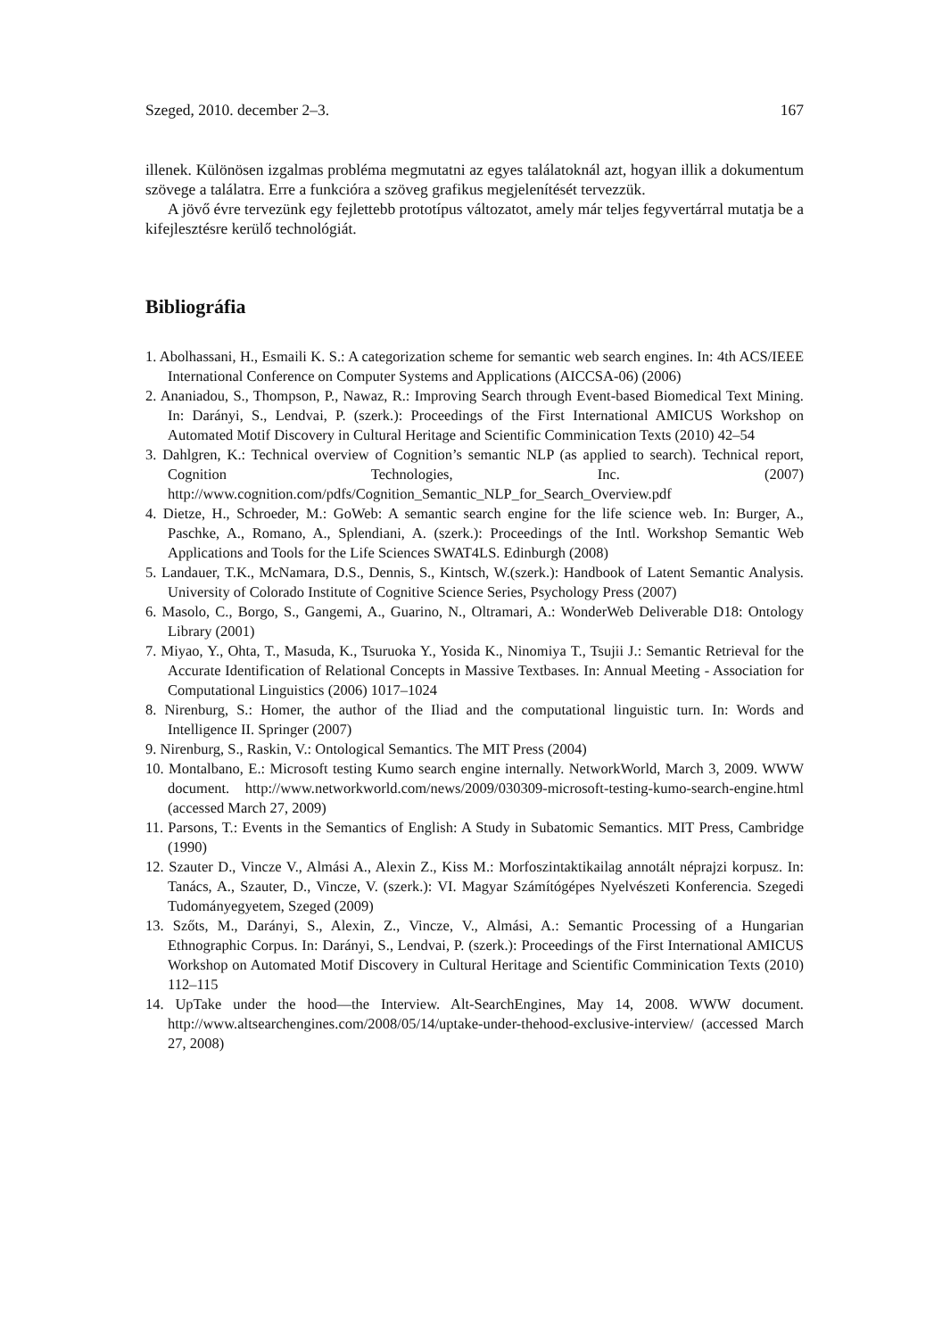Szeged, 2010. december 2–3. 167
illenek. Különösen izgalmas probléma megmutatni az egyes találatoknál azt, hogyan illik a dokumentum szövege a találatra. Erre a funkcióra a szöveg grafikus megjelenítését tervezzük.
A jövő évre tervezünk egy fejlettebb prototípus változatot, amely már teljes fegyvertárral mutatja be a kifejlesztésre kerülő technológiát.
Bibliográfia
1. Abolhassani, H., Esmaili K. S.: A categorization scheme for semantic web search engines. In: 4th ACS/IEEE International Conference on Computer Systems and Applications (AICCSA-06) (2006)
2. Ananiadou, S., Thompson, P., Nawaz, R.: Improving Search through Event-based Biomedical Text Mining. In: Darányi, S., Lendvai, P. (szerk.): Proceedings of the First International AMICUS Workshop on Automated Motif Discovery in Cultural Heritage and Scientific Comminication Texts (2010) 42–54
3. Dahlgren, K.: Technical overview of Cognition’s semantic NLP (as applied to search). Technical report, Cognition Technologies, Inc. (2007) http://www.cognition.com/pdfs/Cognition_Semantic_NLP_for_Search_Overview.pdf
4. Dietze, H., Schroeder, M.: GoWeb: A semantic search engine for the life science web. In: Burger, A., Paschke, A., Romano, A., Splendiani, A. (szerk.): Proceedings of the Intl. Workshop Semantic Web Applications and Tools for the Life Sciences SWAT4LS. Edinburgh (2008)
5. Landauer, T.K., McNamara, D.S., Dennis, S., Kintsch, W.(szerk.): Handbook of Latent Semantic Analysis. University of Colorado Institute of Cognitive Science Series, Psychology Press (2007)
6. Masolo, C., Borgo, S., Gangemi, A., Guarino, N., Oltramari, A.: WonderWeb Deliverable D18: Ontology Library (2001)
7. Miyao, Y., Ohta, T., Masuda, K., Tsuruoka Y., Yosida K., Ninomiya T., Tsujii J.: Semantic Retrieval for the Accurate Identification of Relational Concepts in Massive Textbases. In: Annual Meeting - Association for Computational Linguistics (2006) 1017–1024
8. Nirenburg, S.: Homer, the author of the Iliad and the computational linguistic turn. In: Words and Intelligence II. Springer (2007)
9. Nirenburg, S., Raskin, V.: Ontological Semantics. The MIT Press (2004)
10. Montalbano, E.: Microsoft testing Kumo search engine internally. NetworkWorld, March 3, 2009. WWW document. http://www.networkworld.com/news/2009/030309-microsoft-testing-kumo-search-engine.html (accessed March 27, 2009)
11. Parsons, T.: Events in the Semantics of English: A Study in Subatomic Semantics. MIT Press, Cambridge (1990)
12. Szauter D., Vincze V., Almási A., Alexin Z., Kiss M.: Morfoszintaktikailag annotált néprajzi korpusz. In: Tanács, A., Szauter, D., Vincze, V. (szerk.): VI. Magyar Számítógépes Nyelvészeti Konferencia. Szegedi Tudományegyetem, Szeged (2009)
13. Szőts, M., Darányi, S., Alexin, Z., Vincze, V., Almási, A.: Semantic Processing of a Hungarian Ethnographic Corpus. In: Darányi, S., Lendvai, P. (szerk.): Proceedings of the First International AMICUS Workshop on Automated Motif Discovery in Cultural Heritage and Scientific Comminication Texts (2010) 112–115
14. UpTake under the hood—the Interview. Alt-SearchEngines, May 14, 2008. WWW document. http://www.altsearchengines.com/2008/05/14/uptake-under-thehood-exclusive-interview/ (accessed March 27, 2008)